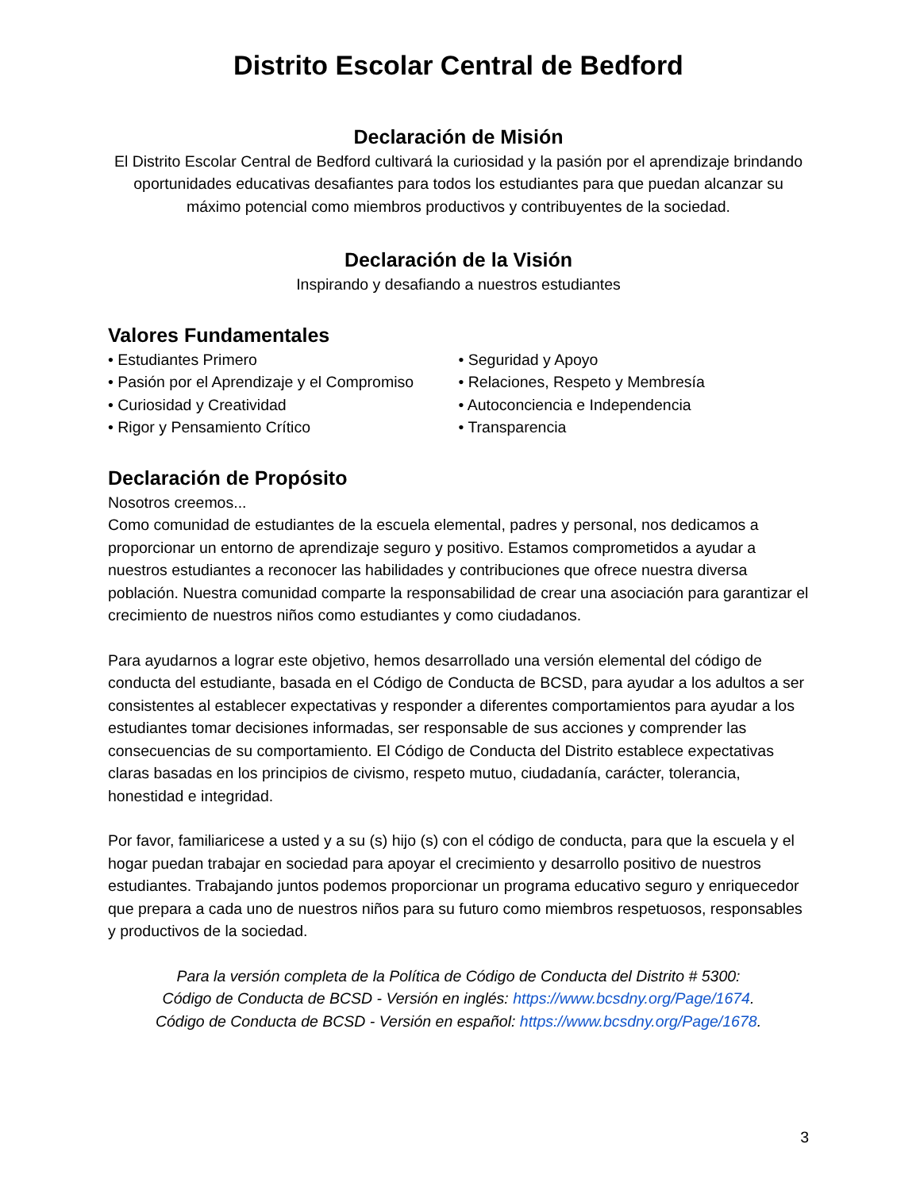Distrito Escolar Central de Bedford
Declaración de Misión
El Distrito Escolar Central de Bedford cultivará la curiosidad y la pasión por el aprendizaje brindando oportunidades educativas desafiantes para todos los estudiantes para que puedan alcanzar su máximo potencial como miembros productivos y contribuyentes de la sociedad.
Declaración de la Visión
Inspirando y desafiando a nuestros estudiantes
Valores Fundamentales
• Estudiantes Primero
• Pasión por el Aprendizaje y el Compromiso
• Curiosidad y Creatividad
• Rigor y Pensamiento Crítico
• Seguridad y Apoyo
• Relaciones, Respeto y Membresía
• Autoconciencia e Independencia
• Transparencia
Declaración de Propósito
Nosotros creemos...
Como comunidad de estudiantes de la escuela elemental, padres y personal, nos dedicamos a proporcionar un entorno de aprendizaje seguro y positivo. Estamos comprometidos a ayudar a nuestros estudiantes a reconocer las habilidades y contribuciones que ofrece nuestra diversa población. Nuestra comunidad comparte la responsabilidad de crear una asociación para garantizar el crecimiento de nuestros niños como estudiantes y como ciudadanos.
Para ayudarnos a lograr este objetivo, hemos desarrollado una versión elemental del código de conducta del estudiante, basada en el Código de Conducta de BCSD, para ayudar a los adultos a ser consistentes al establecer expectativas y responder a diferentes comportamientos para ayudar a los estudiantes tomar decisiones informadas, ser responsable de sus acciones y comprender las consecuencias de su comportamiento. El Código de Conducta del Distrito establece expectativas claras basadas en los principios de civismo, respeto mutuo, ciudadanía, carácter, tolerancia, honestidad e integridad.
Por favor, familiaricese a usted y a su (s) hijo (s) con el código de conducta, para que la escuela y el hogar puedan trabajar en sociedad para apoyar el crecimiento y desarrollo positivo de nuestros estudiantes. Trabajando juntos podemos proporcionar un programa educativo seguro y enriquecedor que prepara a cada uno de nuestros niños para su futuro como miembros respetuosos, responsables y productivos de la sociedad.
Para la versión completa de la Política de Código de Conducta del Distrito # 5300:
Código de Conducta de BCSD - Versión en inglés: https://www.bcsdny.org/Page/1674.
Código de Conducta de BCSD - Versión en español: https://www.bcsdny.org/Page/1678.
3